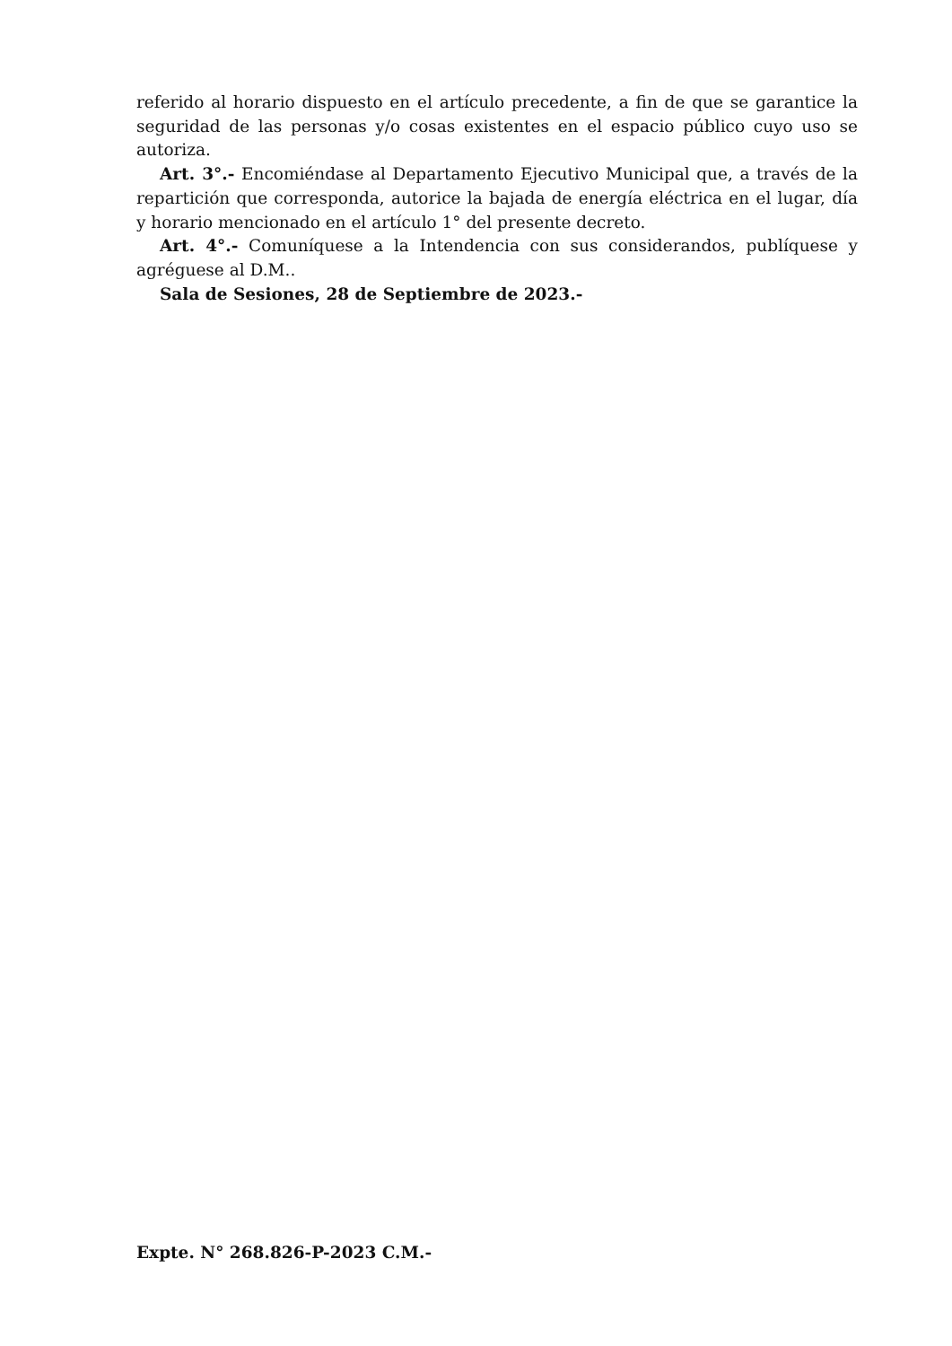referido al horario dispuesto en el artículo precedente, a fin de que se garantice la seguridad de las personas y/o cosas existentes en el espacio público cuyo uso se autoriza.
Art. 3°.- Encomiéndase al Departamento Ejecutivo Municipal que, a través de la repartición que corresponda, autorice la bajada de energía eléctrica en el lugar, día y horario mencionado en el artículo 1° del presente decreto.
Art. 4°.- Comuníquese a la Intendencia con sus considerandos, publíquese y agréguese al D.M..
Sala de Sesiones, 28 de Septiembre de 2023.-
Expte. N° 268.826-P-2023 C.M.-